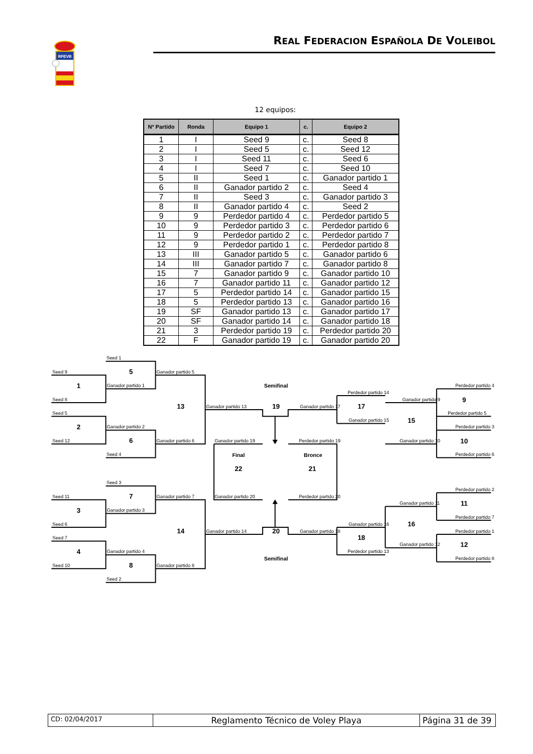RFEVB
REAL FEDERACION ESPAÑOLA DE VOLEIBOL
12 equipos:
| Nº Partido | Ronda | Equipo 1 | c. | Equipo 2 |
| --- | --- | --- | --- | --- |
| 1 | I | Seed 9 | c. | Seed 8 |
| 2 | I | Seed 5 | c. | Seed 12 |
| 3 | I | Seed 11 | c. | Seed 6 |
| 4 | I | Seed 7 | c. | Seed 10 |
| 5 | II | Seed 1 | c. | Ganador partido 1 |
| 6 | II | Ganador partido 2 | c. | Seed 4 |
| 7 | II | Seed 3 | c. | Ganador partido 3 |
| 8 | II | Ganador partido 4 | c. | Seed 2 |
| 9 | 9 | Perdedor partido 4 | c. | Perdedor partido 5 |
| 10 | 9 | Perdedor partido 3 | c. | Perdedor partido 6 |
| 11 | 9 | Perdedor partido 2 | c. | Perdedor partido 7 |
| 12 | 9 | Perdedor partido 1 | c. | Perdedor partido 8 |
| 13 | III | Ganador partido 5 | c. | Ganador partido 6 |
| 14 | III | Ganador partido 7 | c. | Ganador partido 8 |
| 15 | 7 | Ganador partido 9 | c. | Ganador partido 10 |
| 16 | 7 | Ganador partido 11 | c. | Ganador partido 12 |
| 17 | 5 | Perdedor partido 14 | c. | Ganador partido 15 |
| 18 | 5 | Perdedor partido 13 | c. | Ganador partido 16 |
| 19 | SF | Ganador partido 13 | c. | Ganador partido 17 |
| 20 | SF | Ganador partido 14 | c. | Ganador partido 18 |
| 21 | 3 | Perdedor partido 19 | c. | Perdedor partido 20 |
| 22 | F | Ganador partido 19 | c. | Ganador partido 20 |
Seed 1
Seed 9
Ganador partido 5
Ganador partido 1
Seed 8
Seed 5
Ganador partido 2
Seed 12
Ganador partido 6
Seed 4
Ganador partido 13
Ganador partido 17
Perdedor partido 14
Ganador partido 15
Ganador partido 9
Ganador partido 10
Perdedor partido 4
Perdedor partido 5
Perdedor partido 3
Perdedor partido 6
Ganador partido 19
Perdedor partido 19
Ganador partido 20
Perdedor partido 20
Seed 3
Seed 11
Ganador partido 7
Ganador partido 3
Seed 6
Seed 7
Ganador partido 4
Seed 10
Ganador partido 8
Seed 2
Ganador partido 14
Ganador partido 18
Ganador partido 16
Perdedor partido 13
Ganador partido 11
Ganador partido 12
Perdedor partido 2
Perdedor partido 7
Perdedor partido 1
Perdedor partido 8
5
1
2
6
13
19
17
15
9
10
22
21
7
3
4
8
14
20
18
16
11
12
Semifinal
Final
Bronce
Semifinal
CD: 02/04/2017
Reglamento Técnico de Voley Playa Página 31 de 39